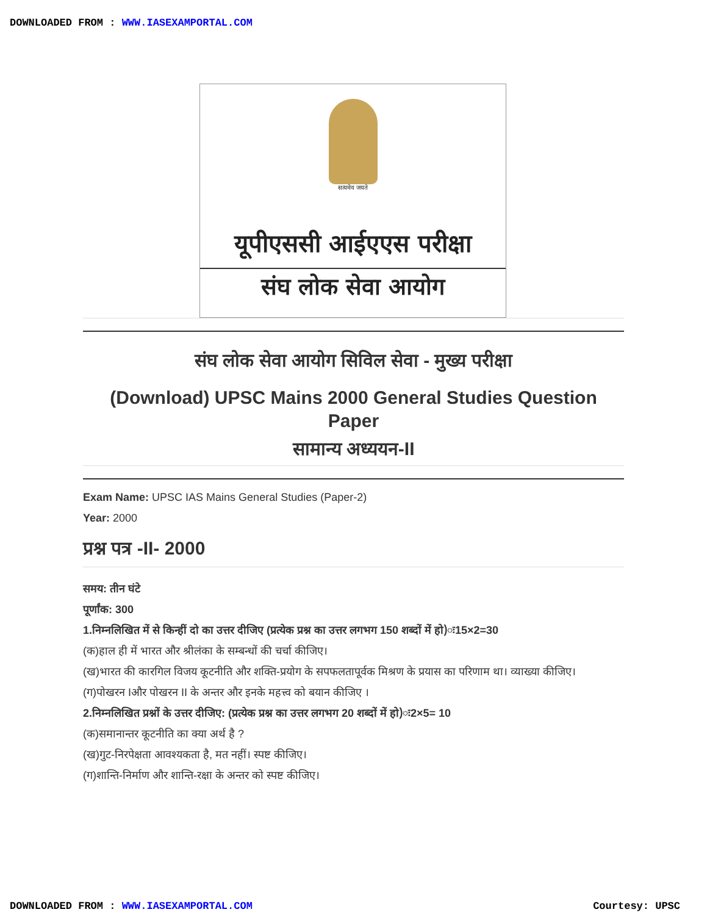DOWNLOADED FROM : WWW.IASEXAMPORTAL.COM
सत्यमेव जयते
यूपीएससी आईएएस परीक्षा
संघ लोक सेवा आयोग
संघ लोक सेवा आयोग सिविल सेवा - मुख्य परीक्षा
(Download) UPSC Mains 2000 General Studies Question Paper
सामान्य अध्ययन-II
Exam Name: UPSC IAS Mains General Studies (Paper-2)
Year: 2000
प्रश्न पत्र -II- 2000
समय: तीन घंटे
पूर्णांक: 300
1.निम्नलिखित में से किन्हीं दो का उत्तर दीजिए (प्रत्येक प्रश्न का उत्तर लगभग 150 शब्दों में हो)ः15×2=30
(क)हाल ही में भारत और श्रीलंका के सम्बन्धों की चर्चा कीजिए।
(ख)भारत की कारगिल विजय कूटनीति और शक्ति-प्रयोग के सपफलतापूर्वक मिश्रण के प्रयास का परिणाम था। व्याख्या कीजिए।
(ग)पोखरन Iऔर पोखरन II के अन्तर और इनके महत्त्व को बयान कीजिए ।
2.निम्नलिखित प्रश्नों के उत्तर दीजिए: (प्रत्येक प्रश्न का उत्तर लगभग 20 शब्दों में हो)ः2×5= 10
(क)समानान्तर कूटनीति का क्या अर्थ है ?
(ख)गुट-निरपेक्षता आवश्यकता है, मत नहीं। स्पष्ट कीजिए।
(ग)शान्ति-निर्माण और शान्ति-रक्षा के अन्तर को स्पष्ट कीजिए।
DOWNLOADED FROM : WWW.IASEXAMPORTAL.COM Courtesy: UPSC